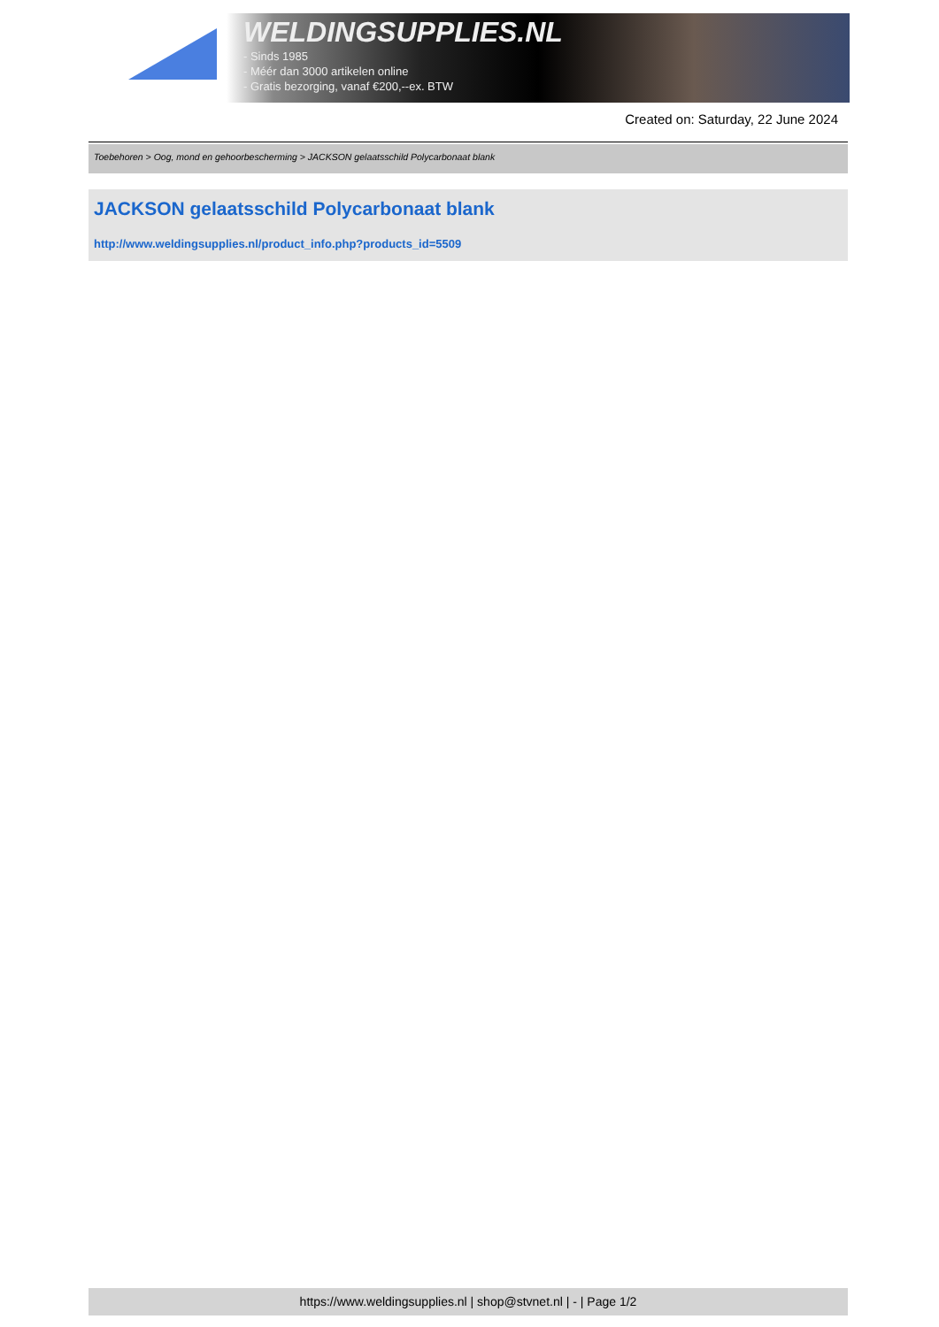WELDINGSUPPLIES.NL
- Sinds 1985
- Méér dan 3000 artikelen online
- Gratis bezorging, vanaf €200,--ex. BTW
Created on: Saturday, 22 June 2024
Toebehoren > Oog, mond en gehoorbescherming > JACKSON gelaatsschild Polycarbonaat blank
JACKSON gelaatsschild Polycarbonaat blank
http://www.weldingsupplies.nl/product_info.php?products_id=5509
https://www.weldingsupplies.nl | shop@stvnet.nl | - | Page 1/2